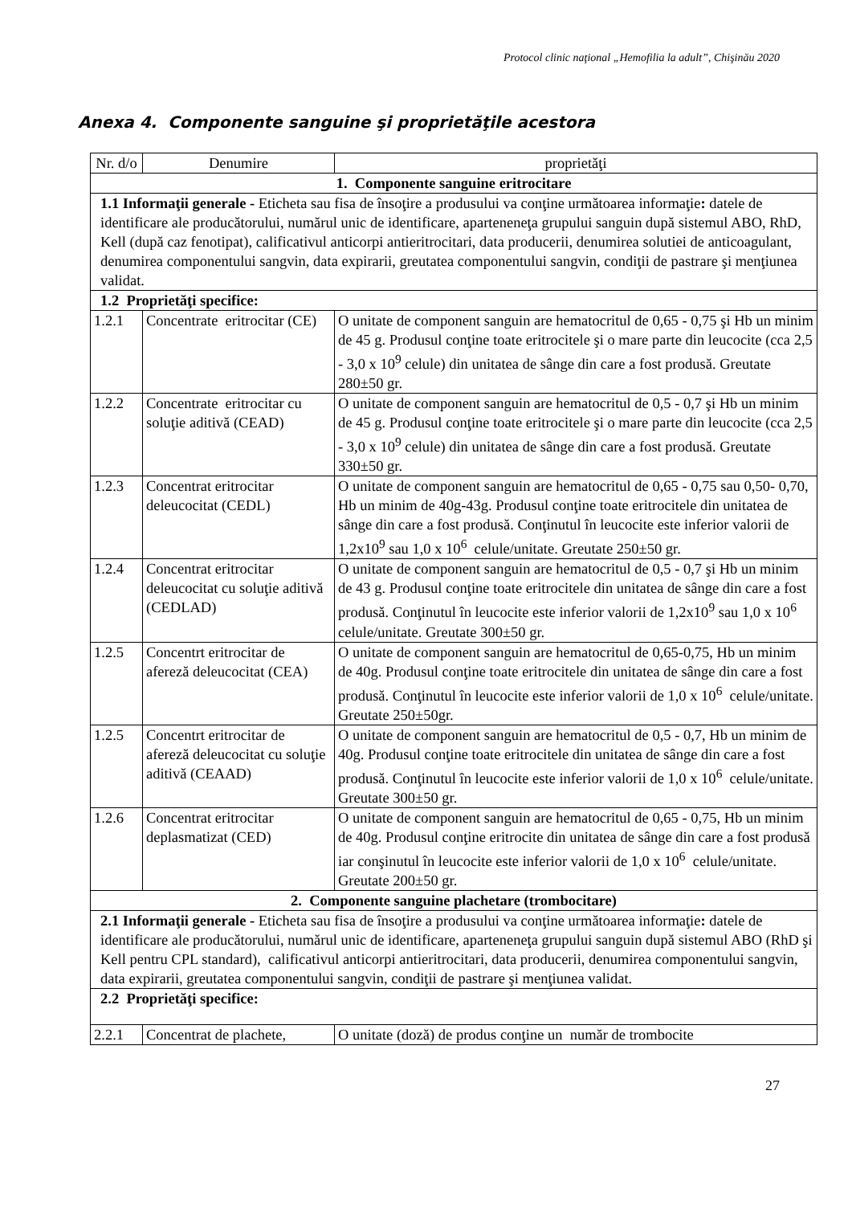Protocol clinic naţional „Hemofilia la adult”, Chişinău 2020
Anexa 4. Componente sanguine şi proprietăţile acestora
| Nr. d/o | Denumire | proprietăţi |
| --- | --- | --- |
| 1. Componente sanguine eritrocitare | | |
| 1.1 Informaţii generale - Eticheta sau fisa de însoţire a produsului va conţine următoarea informaţie : datele de identificare ale producătorului, numărul unic de identificare, aparteneneţa grupului sanguin după sistemul ABO, RhD, Kell (după caz fenotipat), calificativul anticorpi antieritrocitari, data producerii, denumirea solutiei de anticoagulant, denumirea componentului sangvin, data expirarii, greutatea componentului sangvin, condiţii de pastrare şi menţiunea validat. | | |
| 1.2 Proprietăţi specifice: | | |
| 1.2.1 | Concentrate eritrocitar (CE) | O unitate de component sanguin are hematocritul de 0,65 - 0,75 şi Hb un minim de 45 g. Produsul conţine toate eritrocitele şi o mare parte din leucocite (cca 2,5 - 3,0 x 10<sup>9</sup> celule) din unitatea de sânge din care a fost produsă. Greutate 280±50 gr. |
| 1.2.2 | Concentrate eritrocitar cu soluţie aditivă (CEAD) | O unitate de component sanguin are hematocritul de 0,5 - 0,7 şi Hb un minim de 45 g. Produsul conţine toate eritrocitele şi o mare parte din leucocite (cca 2,5 - 3,0 x 10<sup>9</sup> celule) din unitatea de sânge din care a fost produsă. Greutate 330±50 gr. |
| 1.2.3 | Concentrat eritrocitar deleucocitat (CEDL) | O unitate de component sanguin are hematocritul de 0,65 - 0,75 sau 0,50- 0,70, Hb un minim de 40g-43g. Produsul conţine toate eritrocitele din unitatea de sânge din care a fost produsă. Conţinutul în leucocite este inferior valorii de 1,2x10<sup>9</sup> sau 1,0 x 10<sup>6</sup> celule/unitate. Greutate 250±50 gr. |
| 1.2.4 | Concentrat eritrocitar deleucocitat cu soluţie aditivă (CEDLAD) | O unitate de component sanguin are hematocritul de 0,5 - 0,7 şi Hb un minim de 43 g. Produsul conţine toate eritrocitele din unitatea de sânge din care a fost produsă. Conţinutul în leucocite este inferior valorii de 1,2x10<sup>9</sup> sau 1,0 x 10<sup>6</sup> celule/unitate. Greutate 300±50 gr. |
| 1.2.5 | Concentrt eritrocitar de afereză deleucocitat (CEA) | O unitate de component sanguin are hematocritul de 0,65-0,75, Hb un minim de 40g. Produsul conţine toate eritrocitele din unitatea de sânge din care a fost produsă. Conţinutul în leucocite este inferior valorii de 1,0 x 10<sup>6</sup> celule/unitate. Greutate 250±50gr. |
| 1.2.5 | Concentrt eritrocitar de afereză deleucocitat cu soluţie aditivă (CEAAD) | O unitate de component sanguin are hematocritul de 0,5 - 0,7, Hb un minim de 40g. Produsul conţine toate eritrocitele din unitatea de sânge din care a fost produsă. Conţinutul în leucocite este inferior valorii de 1,0 x 10<sup>6</sup> celule/unitate. Greutate 300±50 gr. |
| 1.2.6 | Concentrat eritrocitar deplasmatizat (CED) | O unitate de component sanguin are hematocritul de 0,65 - 0,75, Hb un minim de 40g. Produsul conţine eritrocite din unitatea de sânge din care a fost produsă iar conşinutul în leucocite este inferior valorii de 1,0 x 10<sup>6</sup> celule/unitate. Greutate 200±50 gr. |
| 2. Componente sanguine plachetare (trombocitare) | | |
| 2.1 Informaţii generale - Eticheta sau fisa de însoţire a produsului va conţine următoarea informaţie : datele de identificare ale producătorului, numărul unic de identificare, aparteneneţa grupului sanguin după sistemul ABO (RhD şi Kell pentru CPL standard), calificativul anticorpi antieritrocitari, data producerii, denumirea componentului sangvin, data expirarii, greutatea componentului sangvin, condiţii de pastrare şi menţiunea validat. | | |
| 2.2 Proprietăţi specifice: | | |
| 2.2.1 | Concentrat de plachete, | O unitate (doză) de produs conţine un număr de trombocite |
27